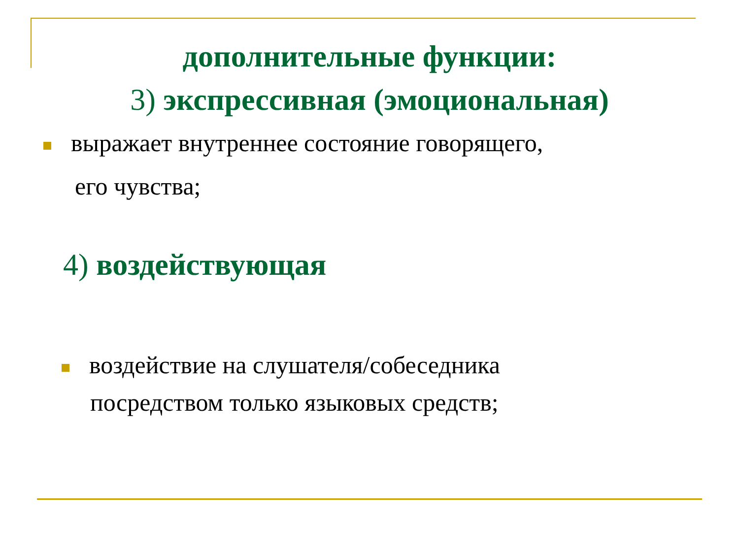дополнительные функции:
3) экспрессивная (эмоциональная)
выражает внутреннее состояние говорящего,
его чувства;
4) воздействующая
воздействие на слушателя/собеседника
посредством только языковых средств;